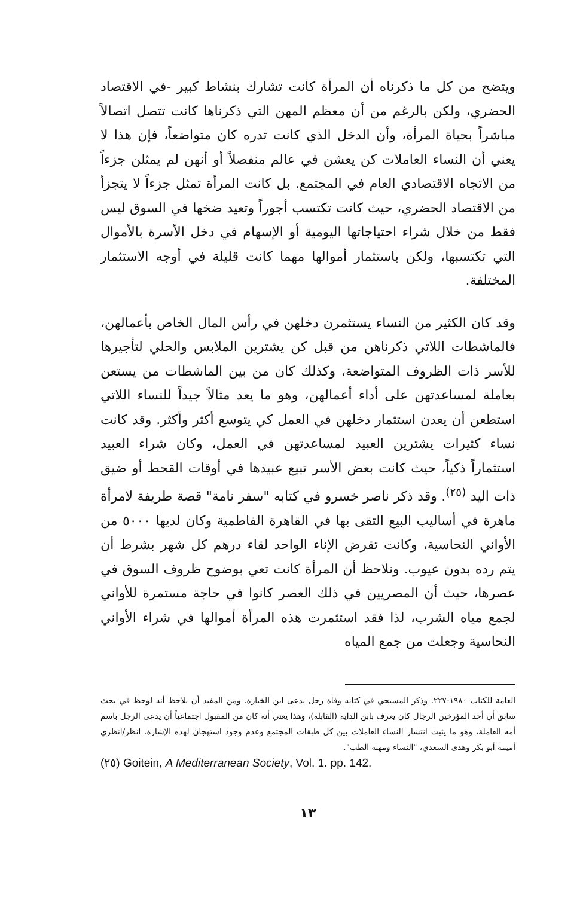ويتضح من كل ما ذكرناه أن المرأة كانت تشارك بنشاط كبير -في الاقتصاد الحضري، ولكن بالرغم من أن معظم المهن التي ذكرناها كانت تتصل اتصالاً مباشراً بحياة المرأة، وأن الدخل الذي كانت تدره كان متواضعاً، فإن هذا لا يعني أن النساء العاملات كن يعشن في عالم منفصلاً أو أنهن لم يمثلن جزءاً من الاتجاه الاقتصادي العام في المجتمع. بل كانت المرأة تمثل جزءاً لا يتجزأ من الاقتصاد الحضري، حيث كانت تكتسب أجوراً وتعيد ضخها في السوق ليس فقط من خلال شراء احتياجاتها اليومية أو الإسهام في دخل الأسرة بالأموال التي تكتسبها، ولكن باستثمار أموالها مهما كانت قليلة في أوجه الاستثمار المختلفة.
وقد كان الكثير من النساء يستثمرن دخلهن في رأس المال الخاص بأعمالهن، فالماشطات اللاتي ذكرناهن من قبل كن يشترين الملابس والحلي لتأجيرها للأسر ذات الظروف المتواضعة، وكذلك كان من بين الماشطات من يستعن بعاملة لمساعدتهن على أداء أعمالهن، وهو ما يعد مثالاً جيداً للنساء اللاتي استطعن أن يعدن استثمار دخلهن في العمل كي يتوسع أكثر وأكثر. وقد كانت نساء كثيرات يشترين العبيد لمساعدتهن في العمل، وكان شراء العبيد استثماراً ذكياً، حيث كانت بعض الأسر تبيع عبيدها في أوقات القحط أو ضيق ذات اليد <sup>(٢٥)</sup>. وقد ذكر ناصر خسرو في كتابه "سفر نامة" قصة طريفة لامرأة ماهرة في أساليب البيع التقى بها في القاهرة الفاطمية وكان لديها ٥٠٠٠ من الأواني النحاسية، وكانت تقرض الإناء الواحد لقاء درهم كل شهر بشرط أن يتم رده بدون عيوب. ونلاحظ أن المرأة كانت تعي بوضوح ظروف السوق في عصرها، حيث أن المصريين في ذلك العصر كانوا في حاجة مستمرة للأواني لجمع مياه الشرب، لذا فقد استثمرت هذه المرأة أموالها في شراء الأواني النحاسية وجعلت من جمع المياه
العامة للكتاب ١٩٨٠-٢٢٧. وذكر المسبحي في كتابه وفاة رجل يدعى ابن الخبازة. ومن المفيد أن نلاحظ أنه لوحظ في بحث سابق أن أحد المؤرخين الرجال كان يعرف بابن الداية (القابلة)، وهذا يعني أنه كان من المقبول اجتماعياً أن يدعى الرجل باسم أمه العاملة، وهو ما يثبت انتشار النساء العاملات بين كل طبقات المجتمع وعدم وجود استهجان لهذه الإشارة. انظر/انظري أميمة أبو بكر وهدى السعدي، "النساء ومهنة الطب".
(٢٥) Goitein, A Mediterranean Society, Vol. 1. pp. 142.
١٣